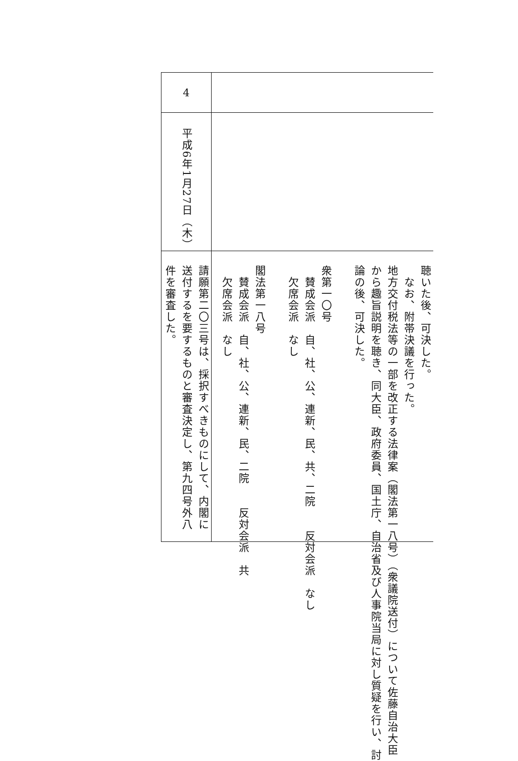| 4 | |
| 平成6年1月27日（木） | |
| 請願第二〇三号は、採択すべきものにして、内閣に送付するを要するものと審査決定し、第九四号外八件を審査した。 | 聴いた後、可決した。 なお、附帯決議を行った。 地方交付税法等の一部を改正する法律案（閣法第一八号）（衆議院送付）について佐藤自治大臣 から趣旨説明を聴き、同大臣、政府委員、国土庁、自治省及び人事院当局に対し質疑を行い、討 論の後、可決した。 衆第一〇号 賛成会派 自、社、公、連新、民、共、二院 反対会派 なし 欠席会派 なし 閣法第一八号 賛成会派 自、社、公、連新、民、二院 反対会派 共 欠席会派 なし |